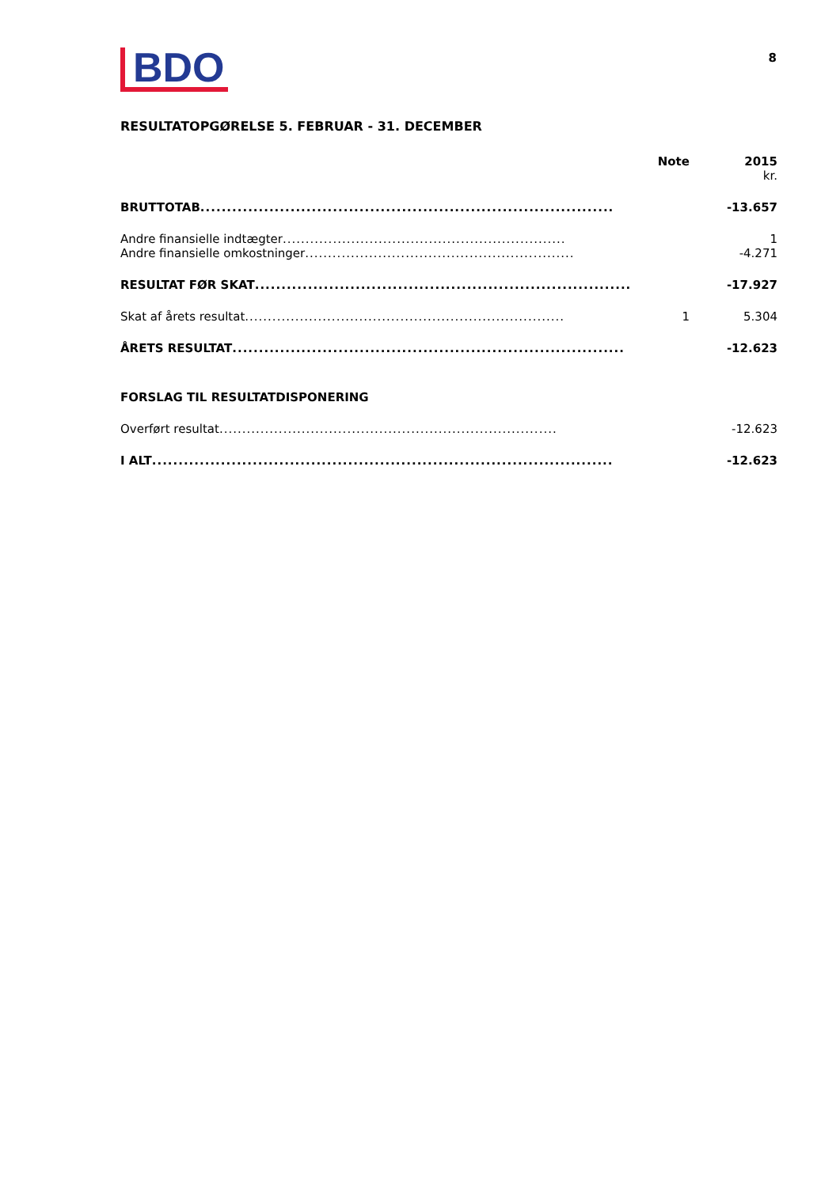BDO
8
RESULTATOPGØRELSE 5. FEBRUAR - 31. DECEMBER
| | Note | 2015 |
| --- | --- | --- |
| | | kr. |
| BRUTTOTAB .............................................................................. | | -13.657 |
| Andre finansielle indtægter .............................................................. | | 1 |
| Andre finansielle omkostninger ........................................................... | | -4.271 |
| RESULTAT FØR SKAT ....................................................................... | | -17.927 |
| Skat af årets resultat ...................................................................... | 1 | 5.304 |
| ÅRETS RESULTAT .......................................................................... | | -12.623 |
| FORSLAG TIL RESULTATDISPONERING | | |
| Overført resultat .......................................................................... | | -12.623 |
| I ALT ....................................................................................... | | -12.623 |